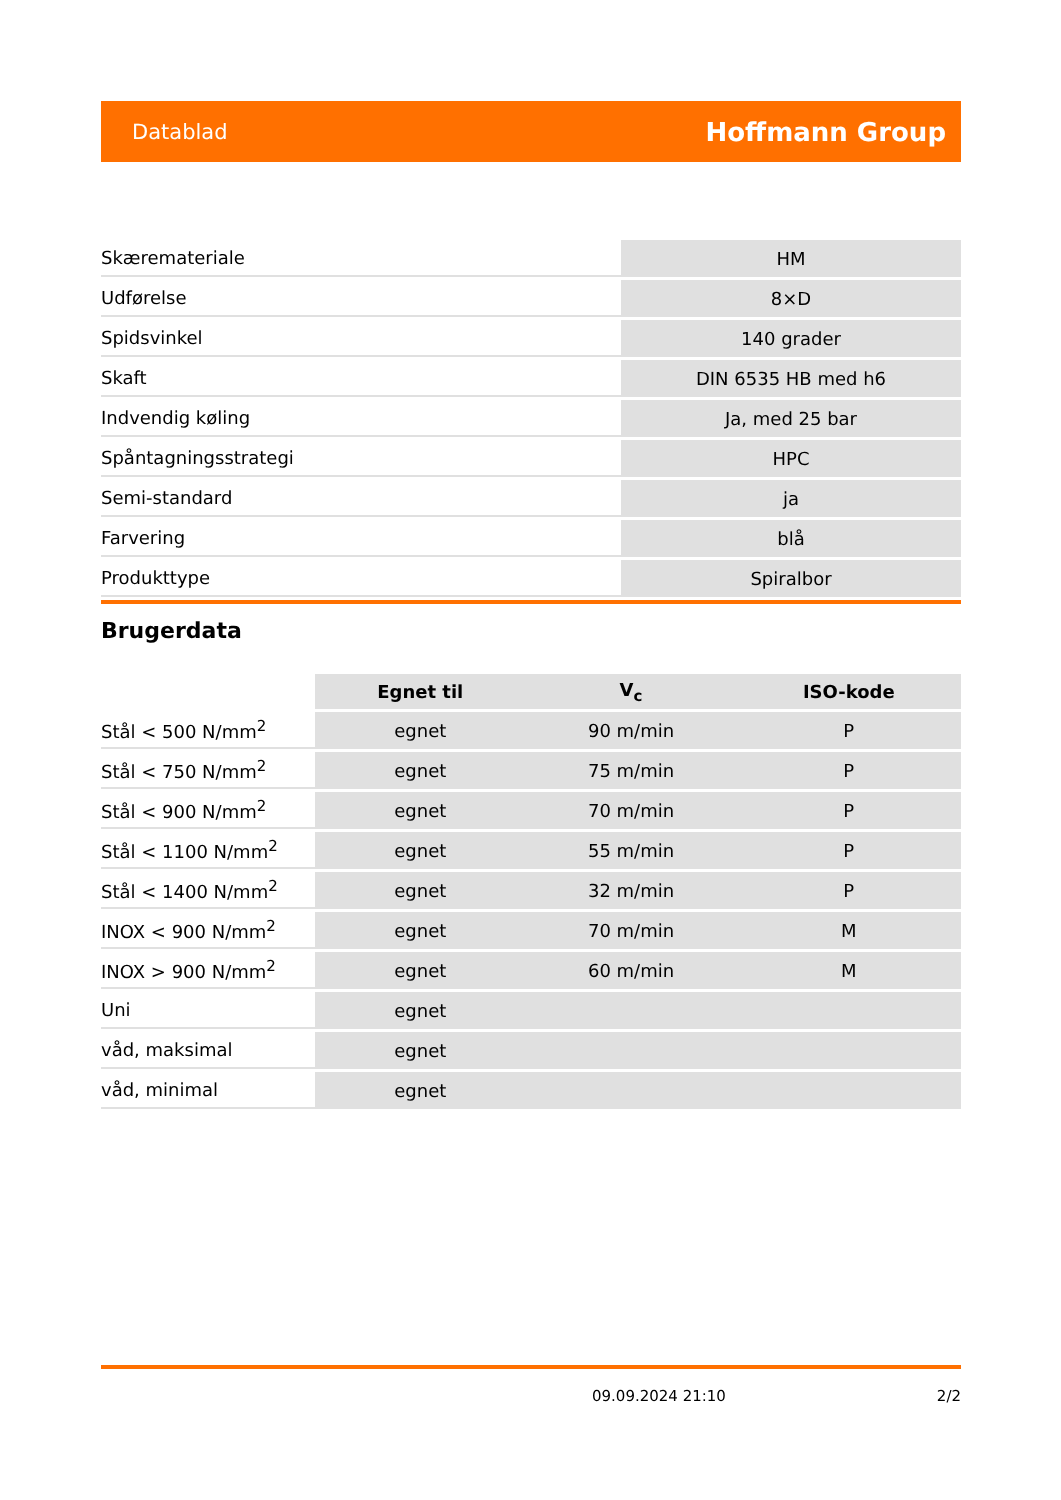Datablad Hoffmann Group
| Skæremateriale | HM |
| Udførelse | 8×D |
| Spidsvinkel | 140 grader |
| Skaft | DIN 6535 HB med h6 |
| Indvendig køling | Ja, med 25 bar |
| Spåntagningsstrategi | HPC |
| Semi-standard | ja |
| Farvering | blå |
| Produkttype | Spiralbor |
Brugerdata
| | Egnet til | V<sub>c</sub> | ISO-kode |
| --- | --- | --- | --- |
| Stål < 500 N/mm<sup>2</sup> | egnet | 90 m/min | P |
| Stål < 750 N/mm<sup>2</sup> | egnet | 75 m/min | P |
| Stål < 900 N/mm<sup>2</sup> | egnet | 70 m/min | P |
| Stål < 1100 N/mm<sup>2</sup> | egnet | 55 m/min | P |
| Stål < 1400 N/mm<sup>2</sup> | egnet | 32 m/min | P |
| INOX < 900 N/mm<sup>2</sup> | egnet | 70 m/min | M |
| INOX > 900 N/mm<sup>2</sup> | egnet | 60 m/min | M |
| Uni | egnet | | |
| våd, maksimal | egnet | | |
| våd, minimal | egnet | | |
09.09.2024 21:10 2/2